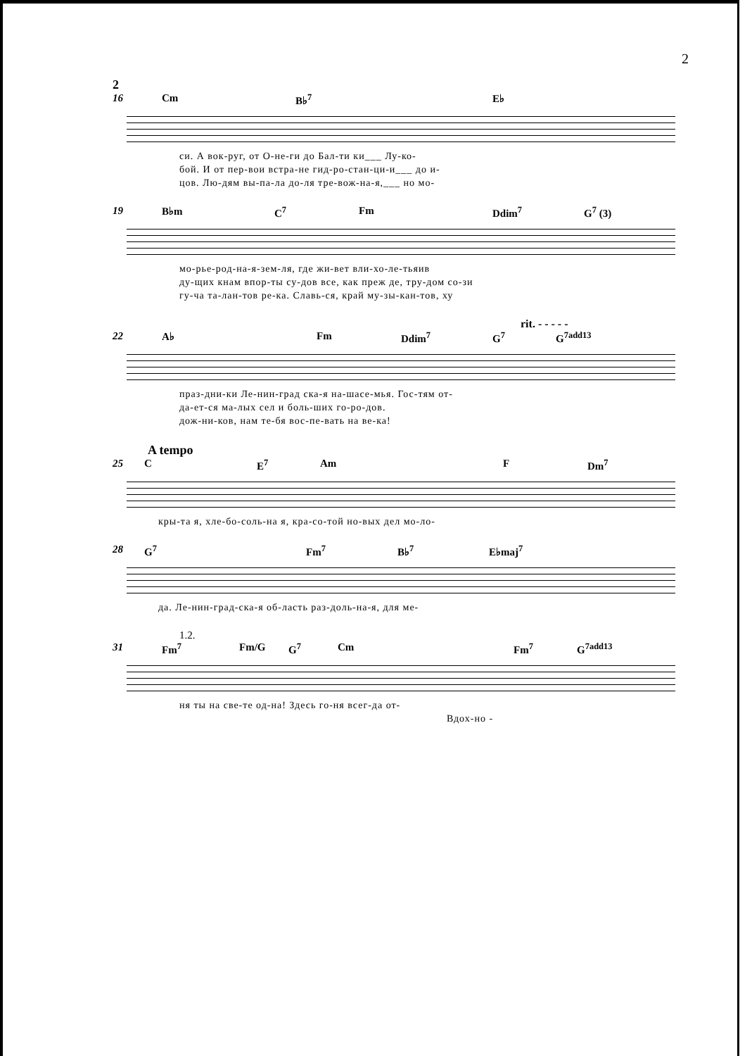2
2
16 Cm B♭<sup>7</sup> E♭
си. А вок-руг, от О-не-ги до Бал-ти ки___ Лу-ко-
бой. И от пер-вои встра-не гид-ро-стан-ци-и___ до и-
цов. Лю-дям вы-па-ла до-ля тре-вож-на-я,___ но мо-
19 B♭m C<sup>7</sup> Fm Ddim<sup>7</sup> G<sup>7</sup> (3)
мо-рье-род-на-я-зем-ля, где жи-вет вли-хо-ле-тьяив
ду-щих кнам впор-ты су-дов все, как преж де, тру-дом со-зи
гу-ча та-лан-тов ре-ка. Славь-ся, край му-зы-кан-тов, ху
rit. - - - - -
22 A♭ Fm Ddim<sup>7</sup> G<sup>7</sup> G<sup>7add13</sup>
праз-дни-ки Ле-нин-град ска-я на-шасе-мья. Гос-тям от-
да-ет-ся ма-лых сел и боль-ших го-ро-дов.
дож-ни-ков, нам те-бя вос-пе-вать на ве-ка!
A tempo
25 C E<sup>7</sup> Am F Dm<sup>7</sup>
кры-та я, хле-бо-соль-на я, кра-со-той но-вых дел мо-ло-
28 G<sup>7</sup> Fm<sup>7</sup> B♭<sup>7</sup> E♭maj<sup>7</sup>
да. Ле-нин-град-ска-я об-ласть раз-доль-на-я, для ме-
1.2.
31 Fm<sup>7</sup> Fm/G G<sup>7</sup> Cm Fm<sup>7</sup> G<sup>7add13</sup>
ня ты на све-те од-на! Здесь го-ня всег-да от-
Вдох-но -